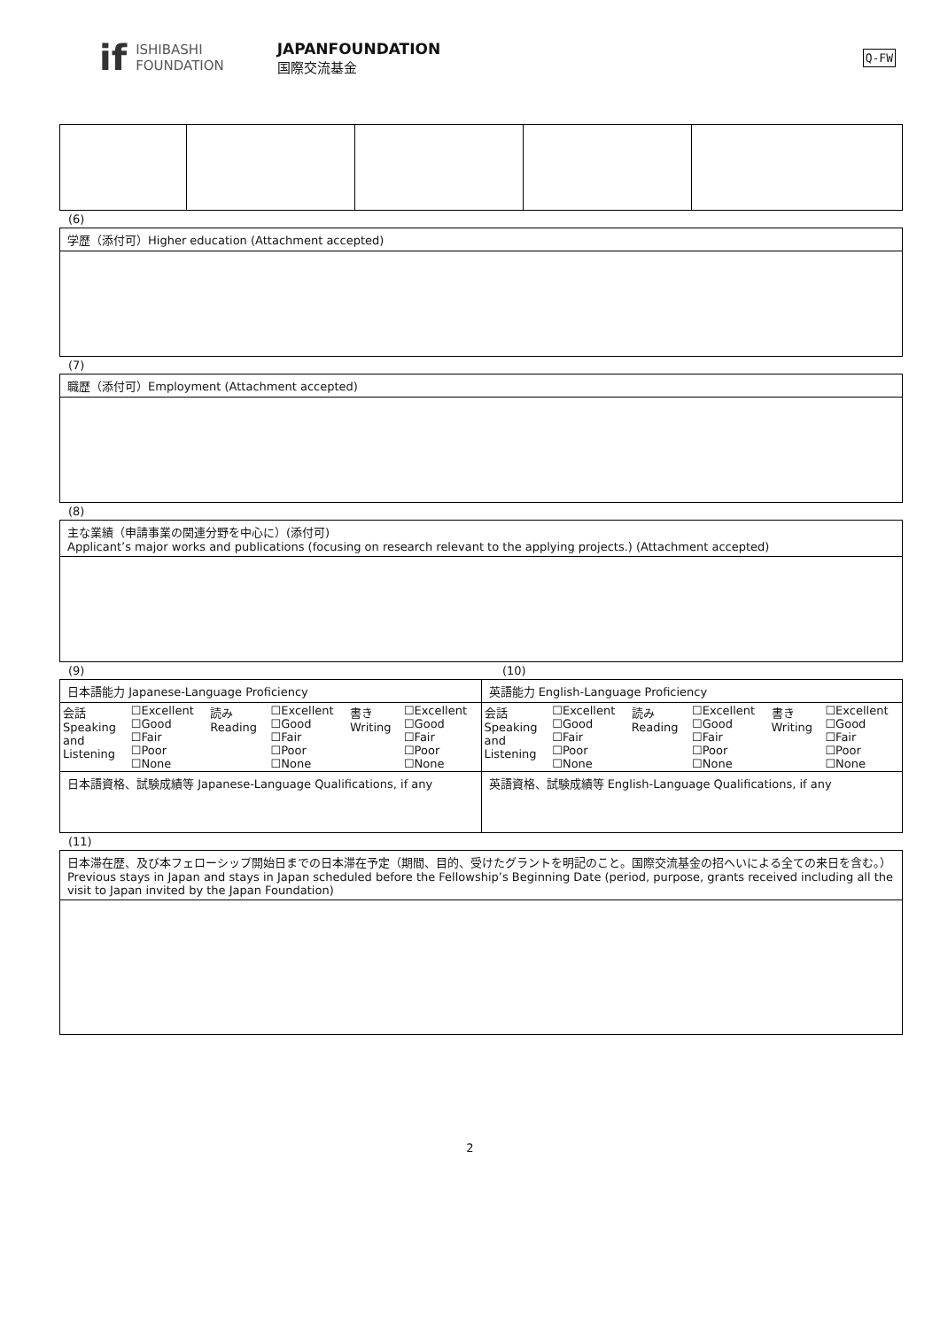if
ISHIBASHI
FOUNDATION
JAPANFOUNDATION
国際交流基金
Q-FW
(6)
| 学歴（添付可）Higher education (Attachment accepted) |
(7)
| 職歴（添付可）Employment (Attachment accepted) |
(8)
| 主な業績（申請事業の関連分野を中心に）(添付可) Applicant’s major works and publications (focusing on research relevant to the applying projects.) (Attachment accepted) |
(9) (10)
| 日本語能力 Japanese-Language Proficiency | 英語能力 English-Language Proficiency |
| / 会話 Speaking and Listening / ☐Excellent ☐Good ☐Fair ☐Poor ☐None / 読み Reading / ☐Excellent ☐Good ☐Fair ☐Poor ☐None / 書き Writing / ☐Excellent ☐Good ☐Fair ☐Poor ☐None / | / 会話 Speaking and Listening / ☐Excellent ☐Good ☐Fair ☐Poor ☐None / 読み Reading / ☐Excellent ☐Good ☐Fair ☐Poor ☐None / 書き Writing / ☐Excellent ☐Good ☐Fair ☐Poor ☐None / |
| 日本語資格、試験成績等 Japanese-Language Qualifications, if any | 英語資格、試験成績等 English-Language Qualifications, if any |
(11)
| 日本滞在歴、及び本フェローシップ開始日までの日本滞在予定（期間、目的、受けたグラントを明記のこと。国際交流基金の招へいによる全ての来日を含む。） Previous stays in Japan and stays in Japan scheduled before the Fellowship’s Beginning Date (period, purpose, grants received including all the visit to Japan invited by the Japan Foundation) |
2